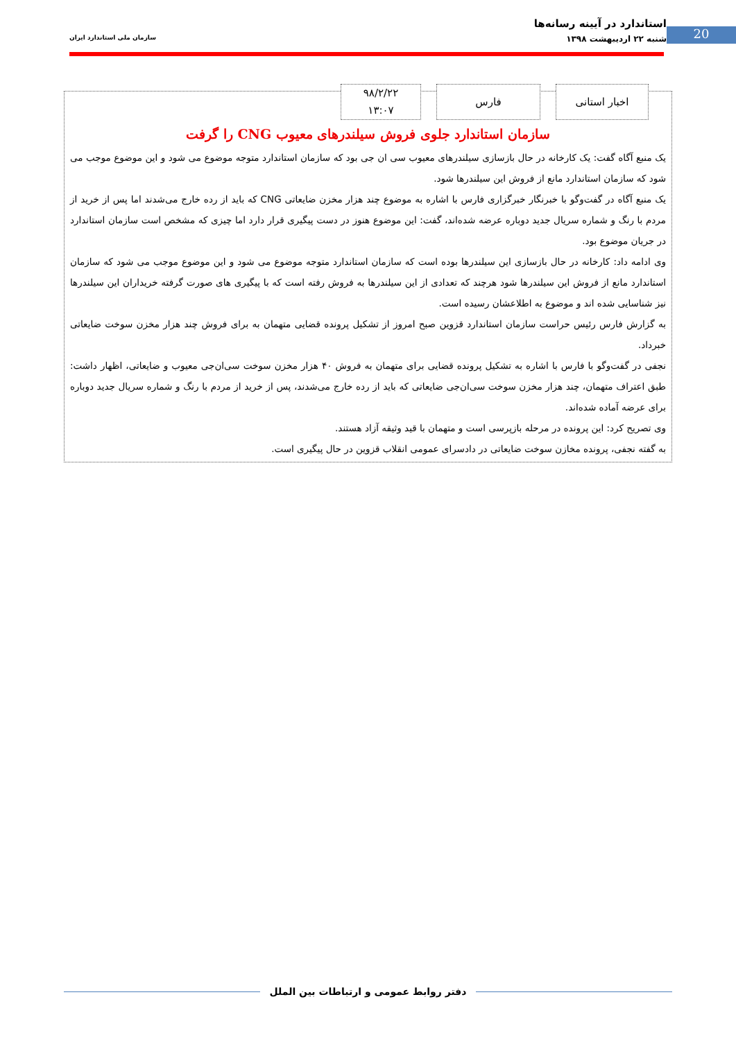20
استاندارد در آیینه رسانه‌ها
شنبه ۲۲ اردیبهشت ۱۳۹۸
سازمان ملی استاندارد ایران
اخبار استانی فارس
۹۸/۲/۲۲
۱۳:۰۷
سازمان استاندارد جلوی فروش سیلندرهای معیوب CNG را گرفت
یک منبع آگاه گفت: یک کارخانه در حال بازسازی سیلندرهای معیوب سی ان جی بود که سازمان استاندارد متوجه موضوع می شود و این موضوع موجب می شود که سازمان استاندارد مانع از فروش این سیلندرها شود.
یک منبع آگاه در گفت‌وگو با خبرنگار خبرگزاری فارس با اشاره به موضوع چند هزار مخزن ضایعاتی CNG که باید از رده خارج می‌شدند اما پس از خرید از مردم با رنگ و شماره سریال جدید دوباره عرضه شده‌اند، گفت: این موضوع هنوز در دست پیگیری قرار دارد اما چیزی که مشخص است سازمان استاندارد در جریان موضوع بود.
وی ادامه داد: کارخانه در حال بازسازی این سیلندرها بوده است که سازمان استاندارد متوجه موضوع می شود و این موضوع موجب می شود که سازمان استاندارد مانع از فروش این سیلندرها شود هرچند که تعدادی از این سیلندرها به فروش رفته است که با پیگیری های صورت گرفته خریداران این سیلندرها نیز شناسایی شده اند و موضوع به اطلاعشان رسیده است.
به گزارش فارس رئیس حراست سازمان استاندارد قزوین صبح امروز از تشکیل پرونده قضایی متهمان به برای فروش چند هزار مخزن سوخت ضایعاتی خبرداد.
نجفی در گفت‌وگو با فارس با اشاره به تشکیل پرونده قضایی برای متهمان به فروش ۴۰ هزار مخزن سوخت سی‌ان‌جی معیوب و ضایعاتی، اظهار داشت: طبق اعتراف متهمان، چند هزار مخزن سوخت سی‌ان‌جی ضایعاتی که باید از رده خارج می‌شدند، پس از خرید از مردم با رنگ و شماره سریال جدید دوباره برای عرضه آماده شده‌اند.
وی تصریح کرد: این پرونده در مرحله بازپرسی است و متهمان با قید وثیقه آزاد هستند.
به گفته نجفی، پرونده مخازن سوخت ضایعاتی در دادسرای عمومی انقلاب قزوین در حال پیگیری است.
دفتر روابط عمومی و ارتباطات بین الملل